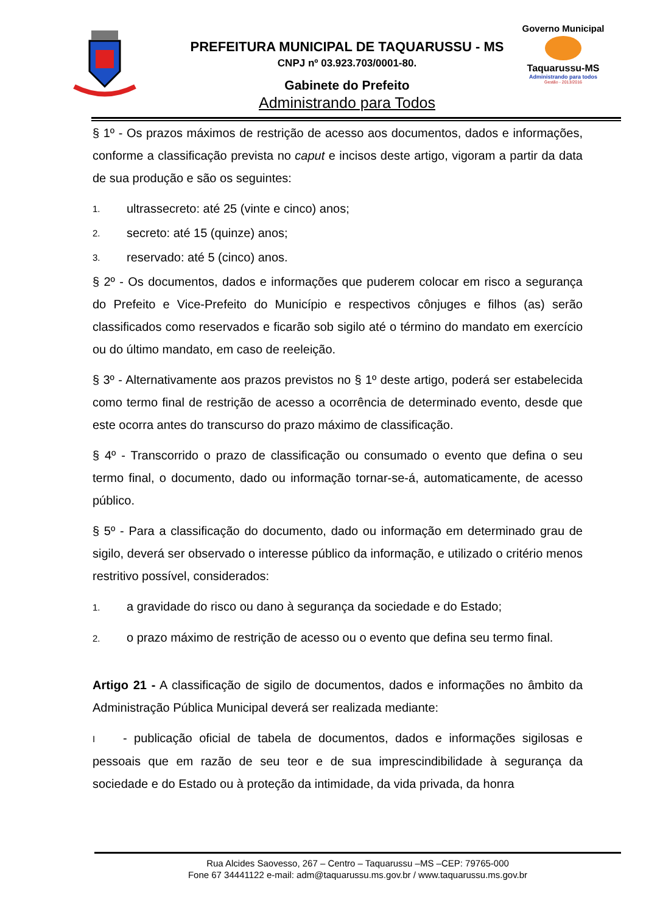PREFEITURA MUNICIPAL DE TAQUARUSSU - MS
CNPJ nº 03.923.703/0001-80.
Gabinete do Prefeito
Administrando para Todos
Governo Municipal
Taquarussu-MS
Administrando para todos
Gestão - 2013/2016
§ 1º - Os prazos máximos de restrição de acesso aos documentos, dados e informações, conforme a classificação prevista no caput e incisos deste artigo, vigoram a partir da data de sua produção e são os seguintes:
1. ultrassecreto: até 25 (vinte e cinco) anos;
2. secreto: até 15 (quinze) anos;
3. reservado: até 5 (cinco) anos.
§ 2º - Os documentos, dados e informações que puderem colocar em risco a segurança do Prefeito e Vice-Prefeito do Município e respectivos cônjuges e filhos (as) serão classificados como reservados e ficarão sob sigilo até o término do mandato em exercício ou do último mandato, em caso de reeleição.
§ 3º - Alternativamente aos prazos previstos no § 1º deste artigo, poderá ser estabelecida como termo final de restrição de acesso a ocorrência de determinado evento, desde que este ocorra antes do transcurso do prazo máximo de classificação.
§ 4º - Transcorrido o prazo de classificação ou consumado o evento que defina o seu termo final, o documento, dado ou informação tornar-se-á, automaticamente, de acesso público.
§ 5º - Para a classificação do documento, dado ou informação em determinado grau de sigilo, deverá ser observado o interesse público da informação, e utilizado o critério menos restritivo possível, considerados:
1. a gravidade do risco ou dano à segurança da sociedade e do Estado;
2. o prazo máximo de restrição de acesso ou o evento que defina seu termo final.
Artigo 21 - A classificação de sigilo de documentos, dados e informações no âmbito da Administração Pública Municipal deverá ser realizada mediante:
I - publicação oficial de tabela de documentos, dados e informações sigilosas e pessoais que em razão de seu teor e de sua imprescindibilidade à segurança da sociedade e do Estado ou à proteção da intimidade, da vida privada, da honra
Rua Alcides Saovesso, 267 – Centro – Taquarussu –MS –CEP: 79765-000
Fone 67 34441122 e-mail: adm@taquarussu.ms.gov.br / www.taquarussu.ms.gov.br